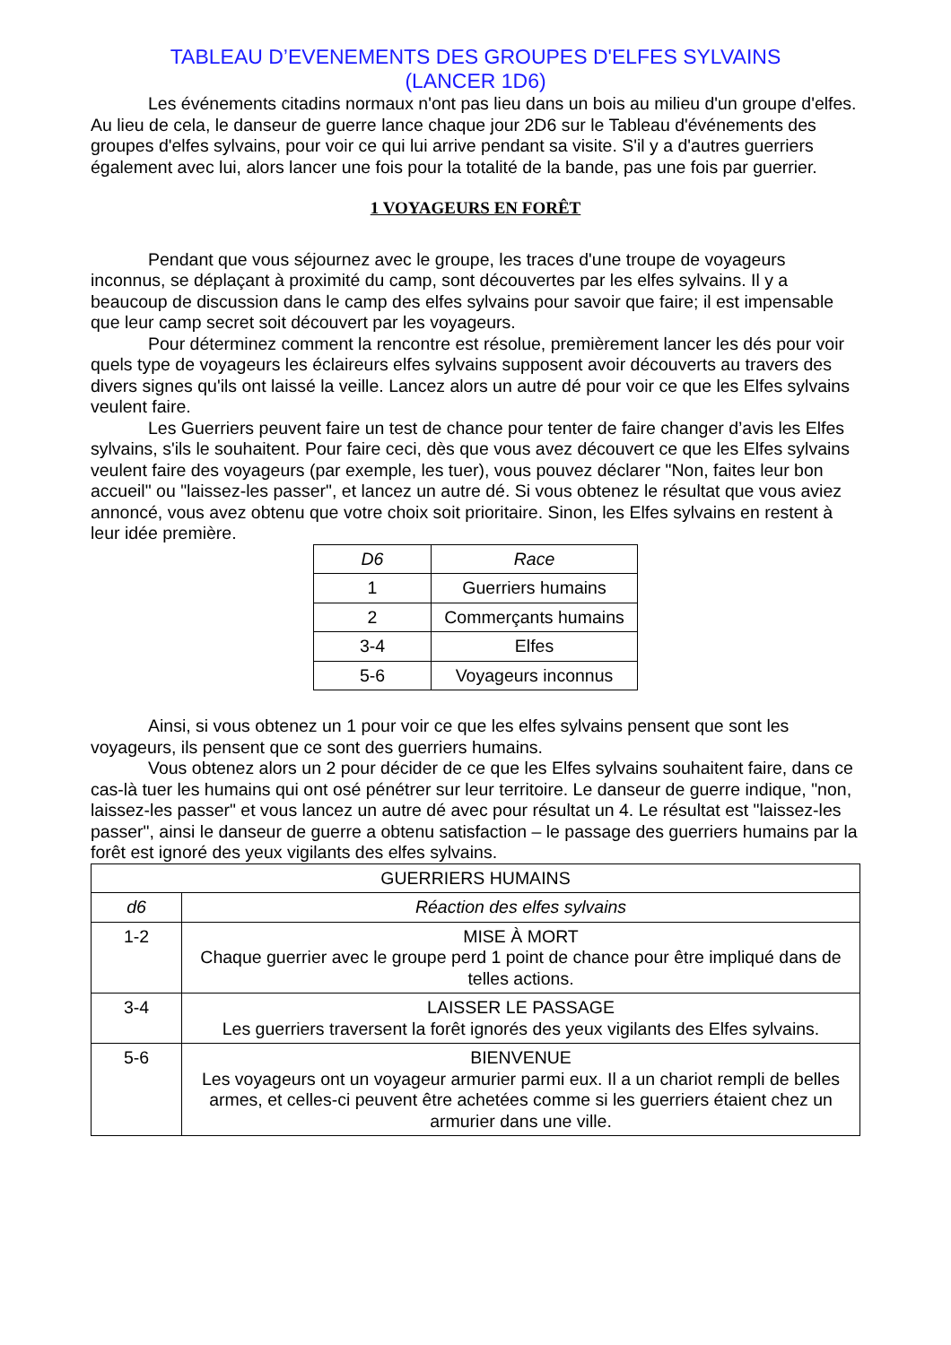TABLEAU D’EVENEMENTS DES GROUPES D'ELFES SYLVAINS
(LANCER 1D6)
Les événements citadins normaux n'ont pas lieu dans un bois au milieu d'un groupe d'elfes. Au lieu de cela, le danseur de guerre lance chaque jour 2D6 sur le Tableau d'événements des groupes d'elfes sylvains, pour voir ce qui lui arrive pendant sa visite. S'il y a d'autres guerriers également avec lui, alors lancer une fois pour la totalité de la bande, pas une fois par guerrier.
1 VOYAGEURS EN FORÊT
Pendant que vous séjournez avec le groupe, les traces d'une troupe de voyageurs inconnus, se déplaçant à proximité du camp, sont découvertes par les elfes sylvains. Il y a beaucoup de discussion dans le camp des elfes sylvains pour savoir que faire; il est impensable que leur camp secret soit découvert par les voyageurs.
Pour déterminez comment la rencontre est résolue, premièrement lancer les dés pour voir quels type de voyageurs les éclaireurs elfes sylvains supposent avoir découverts au travers des divers signes qu'ils ont laissé la veille. Lancez alors un autre dé pour voir ce que les Elfes sylvains veulent faire.
Les Guerriers peuvent faire un test de chance pour tenter de faire changer d’avis les Elfes sylvains, s'ils le souhaitent. Pour faire ceci, dès que vous avez découvert ce que les Elfes sylvains veulent faire des voyageurs (par exemple, les tuer), vous pouvez déclarer "Non, faites leur bon accueil" ou "laissez-les passer", et lancez un autre dé. Si vous obtenez le résultat que vous aviez annoncé, vous avez obtenu que votre choix soit prioritaire. Sinon, les Elfes sylvains en restent à leur idée première.
| D6 | Race |
| --- | --- |
| 1 | Guerriers humains |
| 2 | Commerçants humains |
| 3-4 | Elfes |
| 5-6 | Voyageurs inconnus |
Ainsi, si vous obtenez un 1 pour voir ce que les elfes sylvains pensent que sont les voyageurs, ils pensent que ce sont des guerriers humains.
Vous obtenez alors un 2 pour décider de ce que les Elfes sylvains souhaitent faire, dans ce cas-là tuer les humains qui ont osé pénétrer sur leur territoire. Le danseur de guerre indique, "non, laissez-les passer" et vous lancez un autre dé avec pour résultat un 4. Le résultat est "laissez-les passer", ainsi le danseur de guerre a obtenu satisfaction – le passage des guerriers humains par la forêt est ignoré des yeux vigilants des elfes sylvains.
| GUERRIERS HUMAINS | |
| d6 | Réaction des elfes sylvains |
| 1-2 | MISE À MORT Chaque guerrier avec le groupe perd 1 point de chance pour être impliqué dans de telles actions. |
| 3-4 | LAISSER LE PASSAGE Les guerriers traversent la forêt ignorés des yeux vigilants des Elfes sylvains. |
| 5-6 | BIENVENUE Les voyageurs ont un voyageur armurier parmi eux. Il a un chariot rempli de belles armes, et celles-ci peuvent être achetées comme si les guerriers étaient chez un armurier dans une ville. |